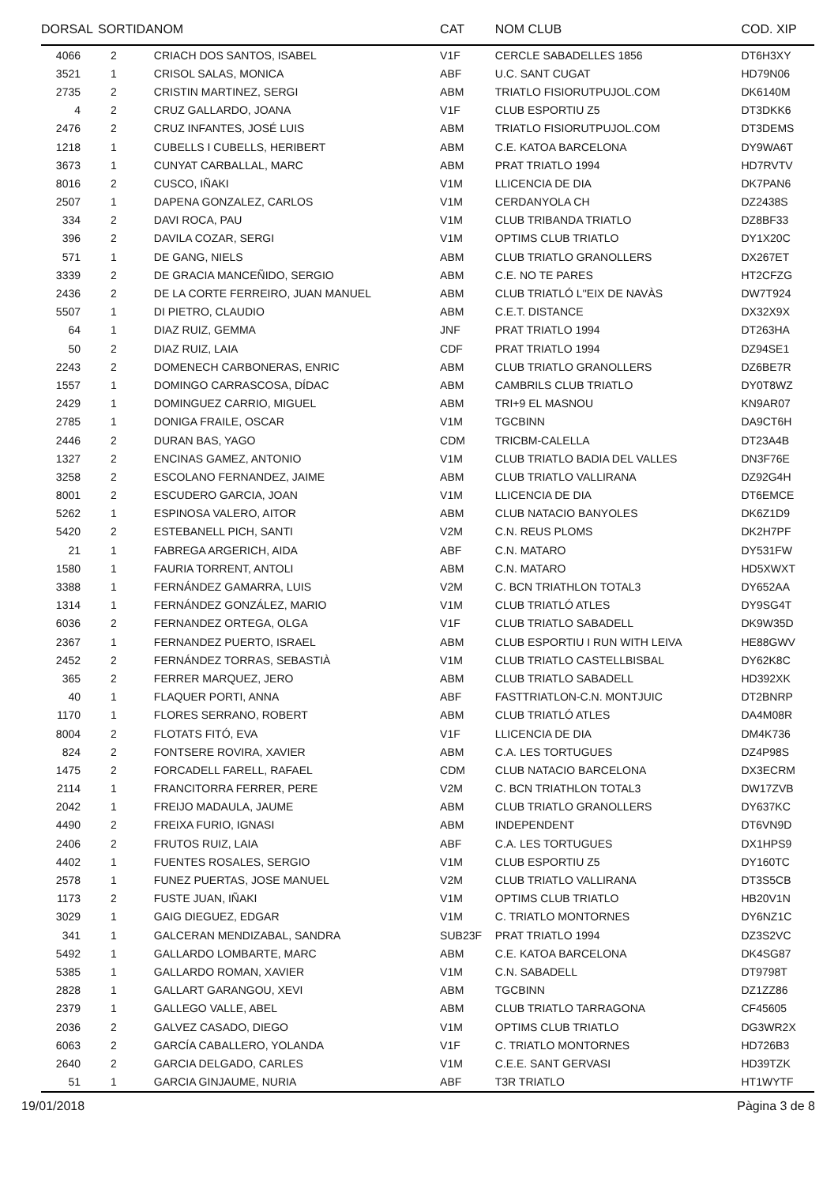| DORSAL | SORTIDA | NOM | CAT | NOM CLUB | COD. XIP |
| --- | --- | --- | --- | --- | --- |
| 4066 | 2 | CRIACH DOS SANTOS, ISABEL | V1F | CERCLE SABADELLES 1856 | DT6H3XY |
| 3521 | 1 | CRISOL SALAS, MONICA | ABF | U.C. SANT CUGAT | HD79N06 |
| 2735 | 2 | CRISTIN MARTINEZ, SERGI | ABM | TRIATLO FISIORUTPUJOL.COM | DK6140M |
| 4 | 2 | CRUZ GALLARDO, JOANA | V1F | CLUB ESPORTIU Z5 | DT3DKK6 |
| 2476 | 2 | CRUZ INFANTES, JOSÉ LUIS | ABM | TRIATLO FISIORUTPUJOL.COM | DT3DEMS |
| 1218 | 1 | CUBELLS I CUBELLS, HERIBERT | ABM | C.E. KATOA BARCELONA | DY9WA6T |
| 3673 | 1 | CUNYAT CARBALLAL, MARC | ABM | PRAT TRIATLO 1994 | HD7RVTV |
| 8016 | 2 | CUSCO, IÑAKI | V1M | LLICENCIA DE DIA | DK7PAN6 |
| 2507 | 1 | DAPENA GONZALEZ, CARLOS | V1M | CERDANYOLA CH | DZ2438S |
| 334 | 2 | DAVI ROCA, PAU | V1M | CLUB TRIBANDA TRIATLO | DZ8BF33 |
| 396 | 2 | DAVILA COZAR, SERGI | V1M | OPTIMS CLUB TRIATLO | DY1X20C |
| 571 | 1 | DE GANG, NIELS | ABM | CLUB TRIATLO GRANOLLERS | DX267ET |
| 3339 | 2 | DE GRACIA MANCEÑIDO, SERGIO | ABM | C.E. NO TE PARES | HT2CFZG |
| 2436 | 2 | DE LA CORTE FERREIRO, JUAN MANUEL | ABM | CLUB TRIATLÓ L''EIX DE NAVÀS | DW7T924 |
| 5507 | 1 | DI PIETRO, CLAUDIO | ABM | C.E.T. DISTANCE | DX32X9X |
| 64 | 1 | DIAZ RUIZ, GEMMA | JNF | PRAT TRIATLO 1994 | DT263HA |
| 50 | 2 | DIAZ RUIZ, LAIA | CDF | PRAT TRIATLO 1994 | DZ94SE1 |
| 2243 | 2 | DOMENECH CARBONERAS, ENRIC | ABM | CLUB TRIATLO GRANOLLERS | DZ6BE7R |
| 1557 | 1 | DOMINGO CARRASCOSA, DÍDAC | ABM | CAMBRILS CLUB TRIATLO | DY0T8WZ |
| 2429 | 1 | DOMINGUEZ CARRIO, MIGUEL | ABM | TRI+9 EL MASNOU | KN9AR07 |
| 2785 | 1 | DONIGA FRAILE, OSCAR | V1M | TGCBINN | DA9CT6H |
| 2446 | 2 | DURAN BAS, YAGO | CDM | TRICBM-CALELLA | DT23A4B |
| 1327 | 2 | ENCINAS GAMEZ, ANTONIO | V1M | CLUB TRIATLO BADIA DEL VALLES | DN3F76E |
| 3258 | 2 | ESCOLANO FERNANDEZ, JAIME | ABM | CLUB TRIATLO VALLIRANA | DZ92G4H |
| 8001 | 2 | ESCUDERO GARCIA, JOAN | V1M | LLICENCIA DE DIA | DT6EMCE |
| 5262 | 1 | ESPINOSA VALERO, AITOR | ABM | CLUB NATACIO BANYOLES | DK6Z1D9 |
| 5420 | 2 | ESTEBANELL PICH, SANTI | V2M | C.N. REUS PLOMS | DK2H7PF |
| 21 | 1 | FABREGA ARGERICH, AIDA | ABF | C.N. MATARO | DY531FW |
| 1580 | 1 | FAURIA TORRENT, ANTOLI | ABM | C.N. MATARO | HD5XWXT |
| 3388 | 1 | FERNÁNDEZ GAMARRA, LUIS | V2M | C. BCN TRIATHLON TOTAL3 | DY652AA |
| 1314 | 1 | FERNÁNDEZ GONZÁLEZ, MARIO | V1M | CLUB TRIATLÓ ATLES | DY9SG4T |
| 6036 | 2 | FERNANDEZ ORTEGA, OLGA | V1F | CLUB TRIATLO SABADELL | DK9W35D |
| 2367 | 1 | FERNANDEZ PUERTO, ISRAEL | ABM | CLUB ESPORTIU I RUN WITH LEIVA | HE88GWV |
| 2452 | 2 | FERNÁNDEZ TORRAS, SEBASTIÀ | V1M | CLUB TRIATLO CASTELLBISBAL | DY62K8C |
| 365 | 2 | FERRER MARQUEZ, JERO | ABM | CLUB TRIATLO SABADELL | HD392XK |
| 40 | 1 | FLAQUER PORTI, ANNA | ABF | FASTTRIATLON-C.N. MONTJUIC | DT2BNRP |
| 1170 | 1 | FLORES SERRANO, ROBERT | ABM | CLUB TRIATLÓ ATLES | DA4M08R |
| 8004 | 2 | FLOTATS FITÓ, EVA | V1F | LLICENCIA DE DIA | DM4K736 |
| 824 | 2 | FONTSERE ROVIRA, XAVIER | ABM | C.A. LES TORTUGUES | DZ4P98S |
| 1475 | 2 | FORCADELL FARELL, RAFAEL | CDM | CLUB NATACIO BARCELONA | DX3ECRM |
| 2114 | 1 | FRANCITORRA FERRER, PERE | V2M | C. BCN TRIATHLON TOTAL3 | DW17ZVB |
| 2042 | 1 | FREIJO MADAULA, JAUME | ABM | CLUB TRIATLO GRANOLLERS | DY637KC |
| 4490 | 2 | FREIXA FURIO, IGNASI | ABM | INDEPENDENT | DT6VN9D |
| 2406 | 2 | FRUTOS RUIZ, LAIA | ABF | C.A. LES TORTUGUES | DX1HPS9 |
| 4402 | 1 | FUENTES ROSALES, SERGIO | V1M | CLUB ESPORTIU Z5 | DY160TC |
| 2578 | 1 | FUNEZ PUERTAS, JOSE MANUEL | V2M | CLUB TRIATLO VALLIRANA | DT3S5CB |
| 1173 | 2 | FUSTE JUAN, IÑAKI | V1M | OPTIMS CLUB TRIATLO | HB20V1N |
| 3029 | 1 | GAIG DIEGUEZ, EDGAR | V1M | C. TRIATLO MONTORNES | DY6NZ1C |
| 341 | 1 | GALCERAN MENDIZABAL, SANDRA | SUB23F | PRAT TRIATLO 1994 | DZ3S2VC |
| 5492 | 1 | GALLARDO LOMBARTE, MARC | ABM | C.E. KATOA BARCELONA | DK4SG87 |
| 5385 | 1 | GALLARDO ROMAN, XAVIER | V1M | C.N. SABADELL | DT9798T |
| 2828 | 1 | GALLART GARANGOU, XEVI | ABM | TGCBINN | DZ1ZZ86 |
| 2379 | 1 | GALLEGO VALLE, ABEL | ABM | CLUB TRIATLO TARRAGONA | CF45605 |
| 2036 | 2 | GALVEZ CASADO, DIEGO | V1M | OPTIMS CLUB TRIATLO | DG3WR2X |
| 6063 | 2 | GARCÍA CABALLERO, YOLANDA | V1F | C. TRIATLO MONTORNES | HD726B3 |
| 2640 | 2 | GARCIA DELGADO, CARLES | V1M | C.E.E. SANT GERVASI | HD39TZK |
| 51 | 1 | GARCIA GINJAUME, NURIA | ABF | T3R TRIATLO | HT1WYTF |
19/01/2018 Pàgina 3 de 8